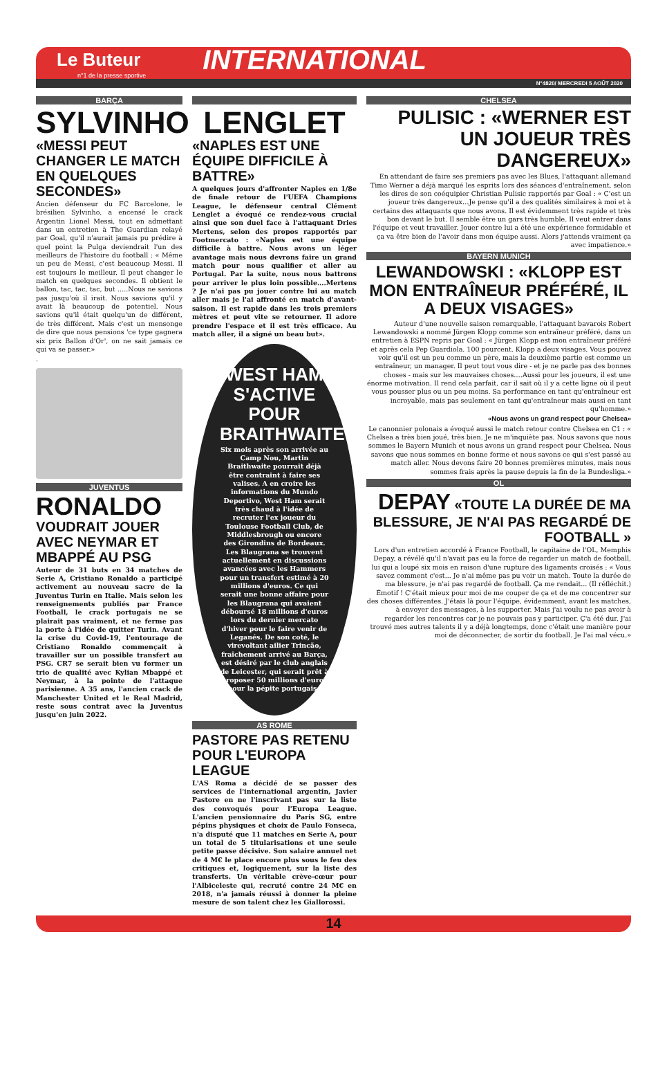Le Buteur INTERNATIONAL
n°1 de la presse sportive
N°4820/ MERCREDI 5 AOÛT 2020
BARÇA
SYLVINHO
«MESSI PEUT CHANGER LE MATCH EN QUELQUES SECONDES»
Ancien défenseur du FC Barcelone, le brésilien Sylvinho, a encensé le crack Argentin Lionel Messi, tout en admettant dans un entretien à The Guardian relayé par Goal, qu'il n'aurait jamais pu prédire à quel point la Pulga deviendrait l'un des meilleurs de l'histoire du football : « Même un peu de Messi, c'est beaucoup Messi. Il est toujours le meilleur. Il peut changer le match en quelques secondes. Il obtient le ballon, tac, tac, tac, but …..Nous ne savions pas jusqu'où il irait. Nous savions qu'il y avait là beaucoup de potentiel. Nous savions qu'il était quelqu'un de différent, de très différent. Mais c'est un mensonge de dire que nous pensions 'ce type gagnera six prix Ballon d'Or', on ne sait jamais ce qui va se passer.»
.
JUVENTUS
RONALDO
VOUDRAIT JOUER AVEC NEYMAR ET MBAPPÉ AU PSG
Auteur de 31 buts en 34 matches de Serie A, Cristiano Ronaldo a participé activement au nouveau sacre de la Juventus Turin en Italie. Mais selon les renseignements publiés par France Football, le crack portugais ne se plairait pas vraiment, et ne ferme pas la porte à l'idée de quitter Turin. Avant la crise du Covid-19, l'entourage de Cristiano Ronaldo commençait à travailler sur un possible transfert au PSG. CR7 se serait bien vu former un trio de qualité avec Kylian Mbappé et Neymar, à la pointe de l'attaque parisienne. A 35 ans, l'ancien crack de Manchester United et le Real Madrid, reste sous contrat avec la Juventus jusqu'en juin 2022.
LENGLET
«NAPLES EST UNE ÉQUIPE DIFFICILE À BATTRE»
A quelques jours d'affronter Naples en 1/8e de finale retour de l'UEFA Champions League, le défenseur central Clément Lenglet a évoqué ce rendez-vous crucial ainsi que son duel face à l'attaquant Dries Mertens, selon des propos rapportés par Footmercato : «Naples est une équipe difficile à battre. Nous avons un léger avantage mais nous devrons faire un grand match pour nous qualifier et aller au Portugal. Par la suite, nous nous battrons pour arriver le plus loin possible….Mertens ? Je n'ai pas pu jouer contre lui au match aller mais je l'ai affronté en match d'avant-saison. Il est rapide dans les trois premiers mètres et peut vite se retourner. Il adore prendre l'espace et il est très efficace. Au match aller, il a signé un beau but».
WEST HAM S'ACTIVE POUR BRAITHWAITE
Six mois après son arrivée au Camp Nou, Martin Braithwaite pourrait déjà être contraint à faire ses valises. A en croire les informations du Mundo Deportivo, West Ham serait très chaud à l'idée de recruter l'ex joueur du Toulouse Football Club, de Middlesbrough ou encore des Girondins de Bordeaux. Les Blaugrana se trouvent actuellement en discussions avancées avec les Hammers pour un transfert estimé à 20 millions d'euros. Ce qui serait une bonne affaire pour les Blaugrana qui avaient déboursé 18 millions d'euros lors du dernier mercato d'hiver pour le faire venir de Leganés. De son coté, le virevoltant ailier Trincão, fraîchement arrivé au Barça, est désiré par le club anglais de Leicester, qui serait prêt à proposer 50 millions d'euros pour la pépite portugaise
AS ROME
PASTORE PAS RETENU POUR L'EUROPA LEAGUE
L'AS Roma a décidé de se passer des services de l'international argentin, Javier Pastore en ne l'inscrivant pas sur la liste des convoqués pour l'Europa League. L'ancien pensionnaire du Paris SG, entre pépins physiques et choix de Paulo Fonseca, n'a disputé que 11 matches en Serie A, pour un total de 5 titularisations et une seule petite passe décisive. Son salaire annuel net de 4 M€ le place encore plus sous le feu des critiques et, logiquement, sur la liste des transferts. Un véritable crève-cœur pour l'Albiceleste qui, recruté contre 24 M€ en 2018, n'a jamais réussi à donner la pleine mesure de son talent chez les Giallorossi.
CHELSEA
PULISIC : «WERNER EST UN JOUEUR TRÈS DANGEREUX»
En attendant de faire ses premiers pas avec les Blues, l'attaquant allemand Timo Werner a déjà marqué les esprits lors des séances d'entraînement, selon les dires de son coéquipier Christian Pulisic rapportés par Goal : « C'est un joueur très dangereux…Je pense qu'il a des qualités similaires à moi et à certains des attaquants que nous avons. Il est évidemment très rapide et très bon devant le but. Il semble être un gars très humble. Il veut entrer dans l'équipe et veut travailler. Jouer contre lui a été une expérience formidable et ça va être bien de l'avoir dans mon équipe aussi. Alors j'attends vraiment ça avec impatience.»
BAYERN MUNICH
LEWANDOWSKI : «KLOPP EST MON ENTRAÎNEUR PRÉFÉRÉ, IL A DEUX VISAGES»
Auteur d'une nouvelle saison remarquable, l'attaquant bavarois Robert Lewandowski a nommé Jürgen Klopp comme son entraîneur préféré, dans un entretien à ESPN repris par Goal : « Jürgen Klopp est mon entraîneur préféré et après cela Pep Guardiola. 100 pourcent. Klopp a deux visages. Vous pouvez voir qu'il est un peu comme un père, mais la deuxième partie est comme un entraîneur, un manager. Il peut tout vous dire - et je ne parle pas des bonnes choses - mais sur les mauvaises choses….Aussi pour les joueurs, il est une énorme motivation. Il rend cela parfait, car il sait où il y a cette ligne où il peut vous pousser plus ou un peu moins. Sa performance en tant qu'entraîneur est incroyable, mais pas seulement en tant qu'entraîneur mais aussi en tant qu'homme.»
«Nous avons un grand respect pour Chelsea»
Le canonnier polonais a évoqué aussi le match retour contre Chelsea en C1 : « Chelsea a très bien joué, très bien. Je ne m'inquiète pas. Nous savons que nous sommes le Bayern Munich et nous avons un grand respect pour Chelsea. Nous savons que nous sommes en bonne forme et nous savons ce qui s'est passé au match aller. Nous devons faire 20 bonnes premières minutes, mais nous sommes frais après la pause depuis la fin de la Bundesliga.»
OL
DEPAY «TOUTE LA DURÉE DE MA BLESSURE, JE N'AI PAS REGARDÉ DE FOOTBALL »
Lors d'un entretien accordé à France Football, le capitaine de l'OL, Memphis Depay, a révélé qu'il n'avait pas eu la force de regarder un match de football, lui qui a loupé six mois en raison d'une rupture des ligaments croisés : « Vous savez comment c'est... Je n'ai même pas pu voir un match. Toute la durée de ma blessure, je n'ai pas regardé de football. Ça me rendait... (Il réfléchit.) Émotif ! C'était mieux pour moi de me couper de ça et de me concentrer sur des choses différentes. J'étais là pour l'équipe, évidemment, avant les matches, à envoyer des messages, à les supporter. Mais j'ai voulu ne pas avoir à regarder les rencontres car je ne pouvais pas y participer. Ç'a été dur. J'ai trouvé mes autres talents il y a déjà longtemps, donc c'était une manière pour moi de déconnecter, de sortir du football. Je l'ai mal vécu.»
14